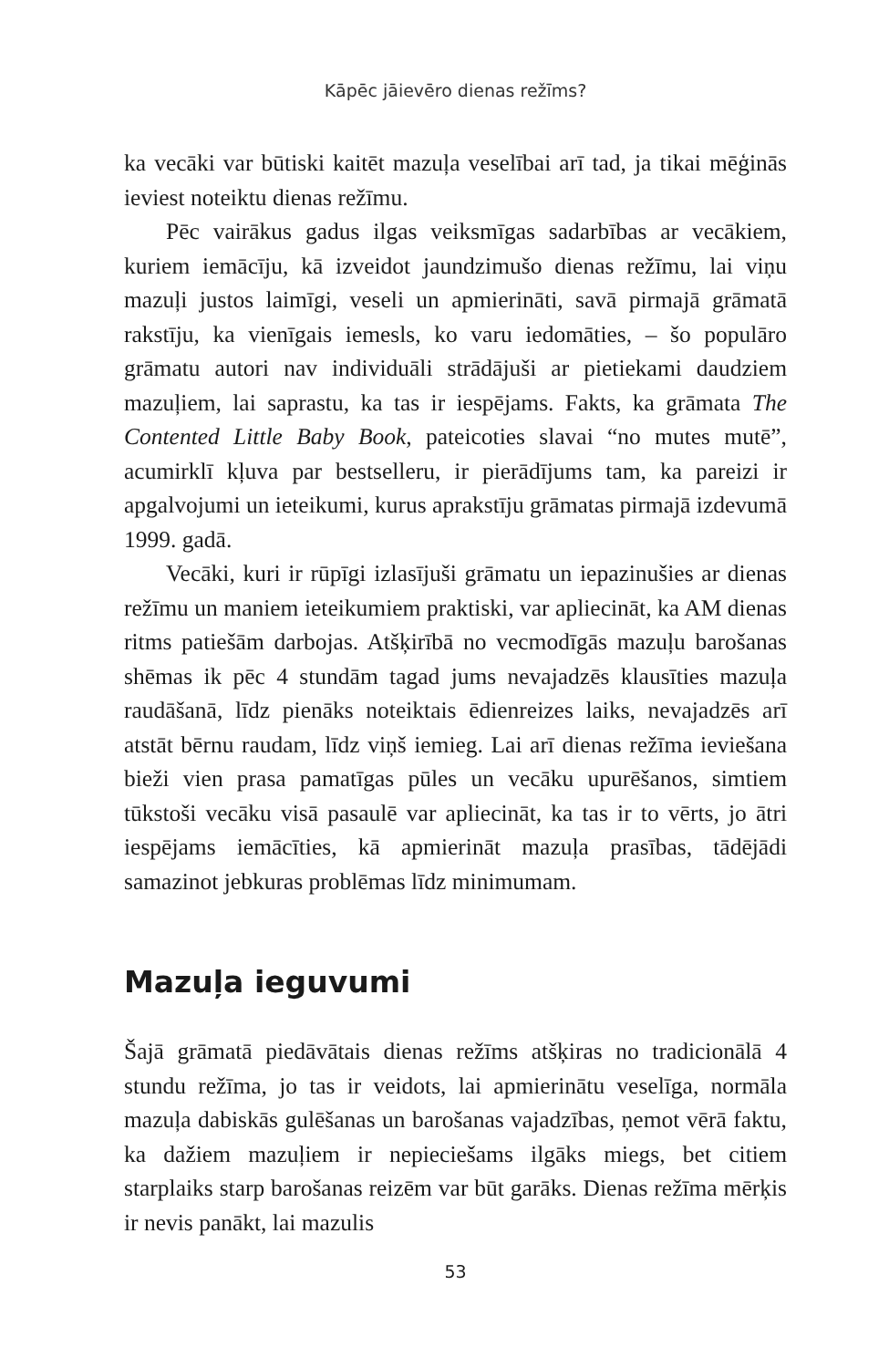Kāpēc jāievēro dienas režīms?
ka vecāki var būtiski kaitēt mazuļa veselībai arī tad, ja tikai mēģinās ieviest noteiktu dienas režīmu.
Pēc vairākus gadus ilgas veiksmīgas sadarbības ar vecākiem, kuriem iemācīju, kā izveidot jaundzimušo dienas režīmu, lai viņu mazuļi justos laimīgi, veseli un apmierināti, savā pirmajā grāmatā rakstīju, ka vienīgais iemesls, ko varu iedomāties, – šo populāro grāmatu autori nav individuāli strādājuši ar pietiekami daudziem mazuļiem, lai saprastu, ka tas ir iespējams. Fakts, ka grāmata The Contented Little Baby Book, pateicoties slavai “no mutes mutē”, acumirklī kļuva par bestselleru, ir pierādījums tam, ka pareizi ir apgalvojumi un ieteikumi, kurus aprakstīju grāmatas pirmajā izdevumā 1999. gadā.
Vecāki, kuri ir rūpīgi izlasījuši grāmatu un iepazinušies ar dienas režīmu un maniem ieteikumiem praktiski, var apliecināt, ka AM dienas ritms patiešām darbojas. Atšķirībā no vecmodīgās mazuļu barošanas shēmas ik pēc 4 stundām tagad jums nevajadzēs klausīties mazuļa raudāšanā, līdz pienāks noteiktais ēdienreizes laiks, nevajadzēs arī atstāt bērnu raudam, līdz viņš iemieg. Lai arī dienas režīma ieviešana bieži vien prasa pamatīgas pūles un vecāku upurēšanos, simtiem tūkstoši vecāku visā pasaulē var apliecināt, ka tas ir to vērts, jo ātri iespējams iemācīties, kā apmierināt mazuļa prasības, tādējādi samazinot jebkuras problēmas līdz minimumam.
Mazuļa ieguvumi
Šajā grāmatā piedāvātais dienas režīms atšķiras no tradicionālā 4 stundu režīma, jo tas ir veidots, lai apmierinātu veselīga, normāla mazuļa dabiskās gulēšanas un barošanas vajadzības, ņemot vērā faktu, ka dažiem mazuļiem ir nepieciešams ilgāks miegs, bet citiem starplaiks starp barošanas reizēm var būt garāks. Dienas režīma mērķis ir nevis panākt, lai mazulis
53